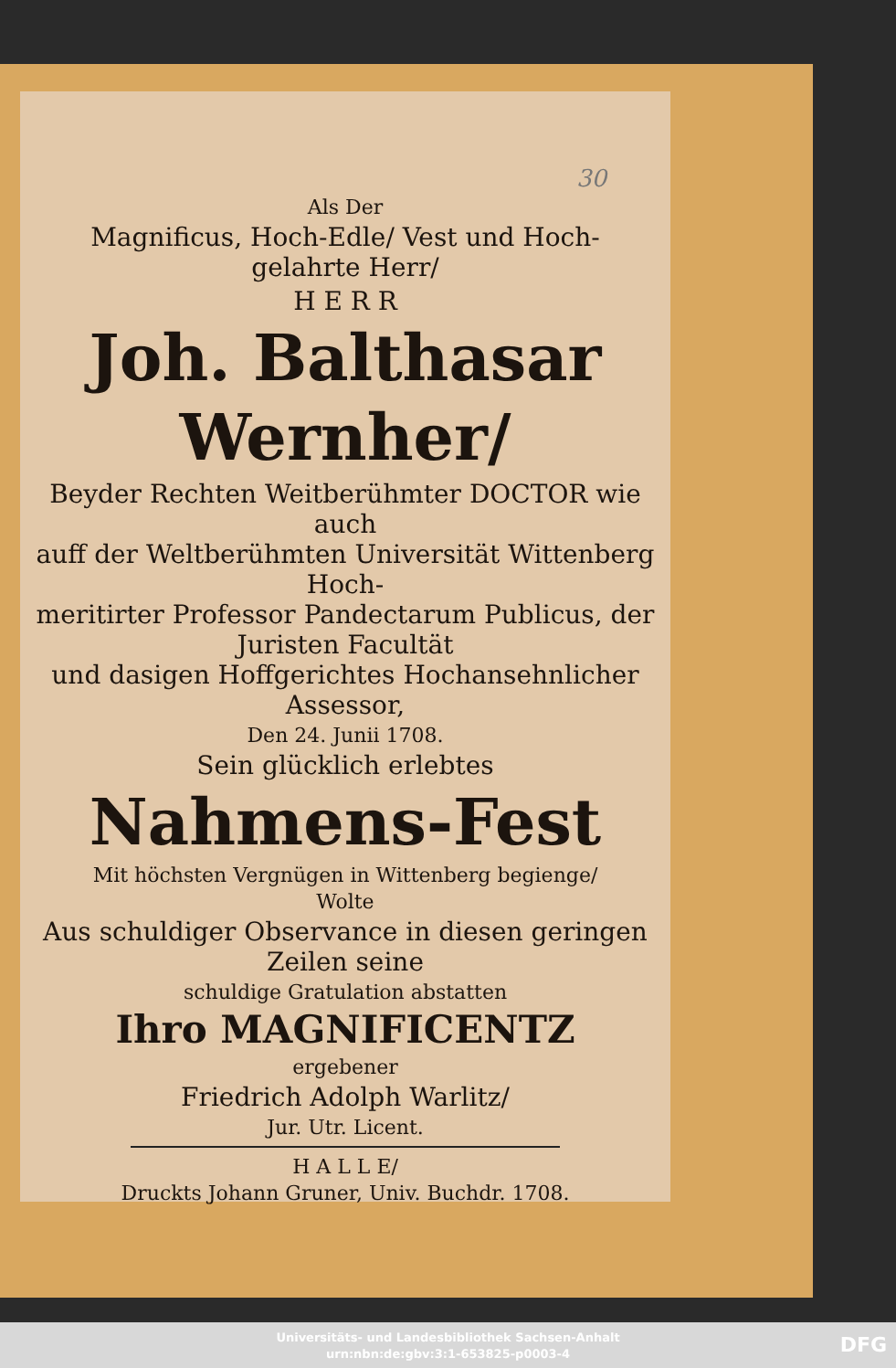30
Als Der
Magnificus, Hoch-Edle/ Vest und Hoch-
gelahrte Herr/
H E R R
Joh. Balthasar
Wernher/
Beyder Rechten Weitberühmter DOCTOR wie auch
auff der Weltberühmten Universität Wittenberg Hoch-
meritirter Professor Pandectarum Publicus, der Juristen Facultät
und dasigen Hoffgerichtes Hochansehnlicher Assessor,
Den 24. Junii 1708.
Sein glücklich erlebtes
Nahmens-Fest
Mit höchsten Vergnügen in Wittenberg begienge/
Wolte
Aus schuldiger Observance in diesen geringen Zeilen seine
schuldige Gratulation abstatten
Ihro MAGNIFICENTZ
ergebener
Friedrich Adolph Warlitz/
Jur. Utr. Licent.
H A L L E/
Druckts Johann Gruner, Univ. Buchdr. 1708.
Universitäts- und Landesbibliothek Sachsen-Anhalt
urn:nbn:de:gbv:3:1-653825-p0003-4
DFG